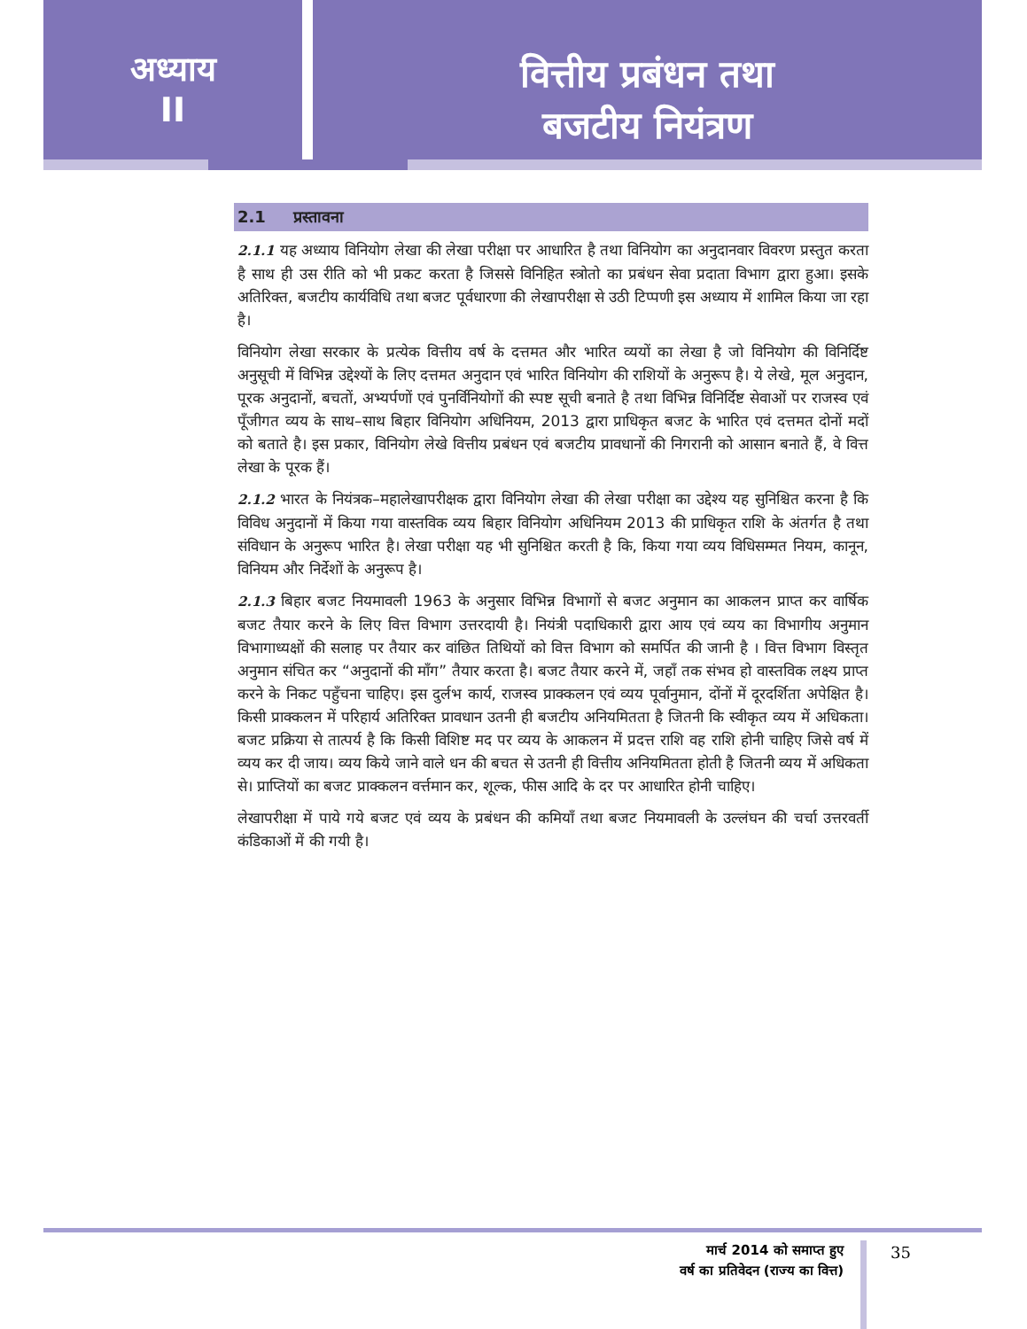अध्याय
II
वित्तीय प्रबंधन तथा
बजटीय नियंत्रण
2.1 प्रस्तावना
2.1.1 यह अध्याय विनियोग लेखा की लेखा परीक्षा पर आधारित है तथा विनियोग का अनुदानवार विवरण प्रस्तुत करता है साथ ही उस रीति को भी प्रकट करता है जिससे विनिहित स्त्रोतो का प्रबंधन सेवा प्रदाता विभाग द्वारा हुआ। इसके अतिरिक्त, बजटीय कार्यविधि तथा बजट पूर्वधारणा की लेखापरीक्षा से उठी टिप्पणी इस अध्याय में शामिल किया जा रहा है।
विनियोग लेखा सरकार के प्रत्येक वित्तीय वर्ष के दत्तमत और भारित व्ययों का लेखा है जो विनियोग की विनिर्दिष्ट अनुसूची में विभिन्न उद्देश्यों के लिए दत्तमत अनुदान एवं भारित विनियोग की राशियों के अनुरूप है। ये लेखे, मूल अनुदान, पूरक अनुदानों, बचतों, अभ्यर्पणों एवं पुनर्विनियोगों की स्पष्ट सूची बनाते है तथा विभिन्न विनिर्दिष्ट सेवाओं पर राजस्व एवं पूँजीगत व्यय के साथ–साथ बिहार विनियोग अधिनियम, 2013 द्वारा प्राधिकृत बजट के भारित एवं दत्तमत दोनों मदों को बताते है। इस प्रकार, विनियोग लेखे वित्तीय प्रबंधन एवं बजटीय प्रावधानों की निगरानी को आसान बनाते हैं, वे वित्त लेखा के पूरक हैं।
2.1.2 भारत के नियंत्रक–महालेखापरीक्षक द्वारा विनियोग लेखा की लेखा परीक्षा का उद्देश्य यह सुनिश्चित करना है कि विविध अनुदानों में किया गया वास्तविक व्यय बिहार विनियोग अधिनियम 2013 की प्राधिकृत राशि के अंतर्गत है तथा संविधान के अनुरूप भारित है। लेखा परीक्षा यह भी सुनिश्चित करती है कि, किया गया व्यय विधिसम्मत नियम, कानून, विनियम और निर्देशों के अनुरूप है।
2.1.3 बिहार बजट नियमावली 1963 के अनुसार विभिन्न विभागों से बजट अनुमान का आकलन प्राप्त कर वार्षिक बजट तैयार करने के लिए वित्त विभाग उत्तरदायी है। नियंत्री पदाधिकारी द्वारा आय एवं व्यय का विभागीय अनुमान विभागाध्यक्षों की सलाह पर तैयार कर वांछित तिथियों को वित्त विभाग को समर्पित की जानी है । वित्त विभाग विस्तृत अनुमान संचित कर “अनुदानों की माँग” तैयार करता है। बजट तैयार करने में, जहाँ तक संभव हो वास्तविक लक्ष्य प्राप्त करने के निकट पहुँचना चाहिए। इस दुर्लभ कार्य, राजस्व प्राक्कलन एवं व्यय पूर्वानुमान, दोंनों में दूरदर्शिता अपेक्षित है। किसी प्राक्कलन में परिहार्य अतिरिक्त प्रावधान उतनी ही बजटीय अनियमितता है जितनी कि स्वीकृत व्यय में अधिकता। बजट प्रक्रिया से तात्पर्य है कि किसी विशिष्ट मद पर व्यय के आकलन में प्रदत्त राशि वह राशि होनी चाहिए जिसे वर्ष में व्यय कर दी जाय। व्यय किये जाने वाले धन की बचत से उतनी ही वित्तीय अनियमितता होती है जितनी व्यय में अधिकता से। प्राप्तियों का बजट प्राक्कलन वर्त्तमान कर, शूल्क, फीस आदि के दर पर आधारित होनी चाहिए।
लेखापरीक्षा में पाये गये बजट एवं व्यय के प्रबंधन की कमियाँ तथा बजट नियमावली के उल्लंघन की चर्चा उत्तरवर्ती कंडिकाओं में की गयी है।
मार्च 2014 को समाप्त हुए
वर्ष का प्रतिवेदन (राज्य का वित्त)
35